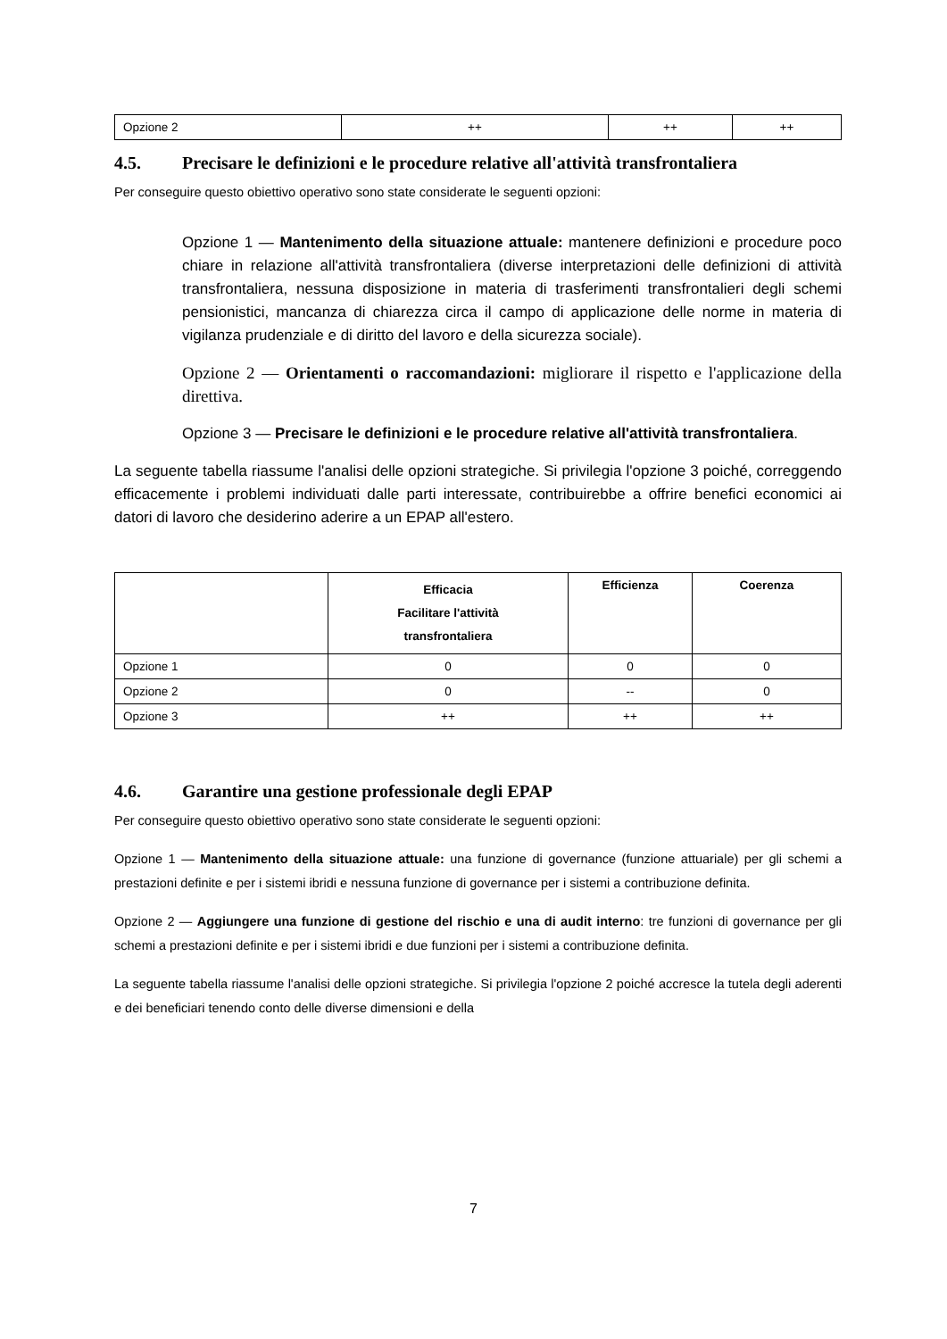| Opzione 2 | ++ | ++ | ++ |
4.5. Precisare le definizioni e le procedure relative all'attività transfrontaliera
Per conseguire questo obiettivo operativo sono state considerate le seguenti opzioni:
Opzione 1 — Mantenimento della situazione attuale: mantenere definizioni e procedure poco chiare in relazione all'attività transfrontaliera (diverse interpretazioni delle definizioni di attività transfrontaliera, nessuna disposizione in materia di trasferimenti transfrontalieri degli schemi pensionistici, mancanza di chiarezza circa il campo di applicazione delle norme in materia di vigilanza prudenziale e di diritto del lavoro e della sicurezza sociale).
Opzione 2 — Orientamenti o raccomandazioni: migliorare il rispetto e l'applicazione della direttiva.
Opzione 3 — Precisare le definizioni e le procedure relative all'attività transfrontaliera.
La seguente tabella riassume l'analisi delle opzioni strategiche. Si privilegia l'opzione 3 poiché, correggendo efficacemente i problemi individuati dalle parti interessate, contribuirebbe a offrire benefici economici ai datori di lavoro che desiderino aderire a un EPAP all'estero.
| | Efficacia Facilitare l'attività transfrontaliera | Efficienza | Coerenza |
| --- | --- | --- | --- |
| Opzione 1 | 0 | 0 | 0 |
| Opzione 2 | 0 | -- | 0 |
| Opzione 3 | ++ | ++ | ++ |
4.6. Garantire una gestione professionale degli EPAP
Per conseguire questo obiettivo operativo sono state considerate le seguenti opzioni:
Opzione 1 — Mantenimento della situazione attuale: una funzione di governance (funzione attuariale) per gli schemi a prestazioni definite e per i sistemi ibridi e nessuna funzione di governance per i sistemi a contribuzione definita.
Opzione 2 — Aggiungere una funzione di gestione del rischio e una di audit interno: tre funzioni di governance per gli schemi a prestazioni definite e per i sistemi ibridi e due funzioni per i sistemi a contribuzione definita.
La seguente tabella riassume l'analisi delle opzioni strategiche. Si privilegia l'opzione 2 poiché accresce la tutela degli aderenti e dei beneficiari tenendo conto delle diverse dimensioni e della
7